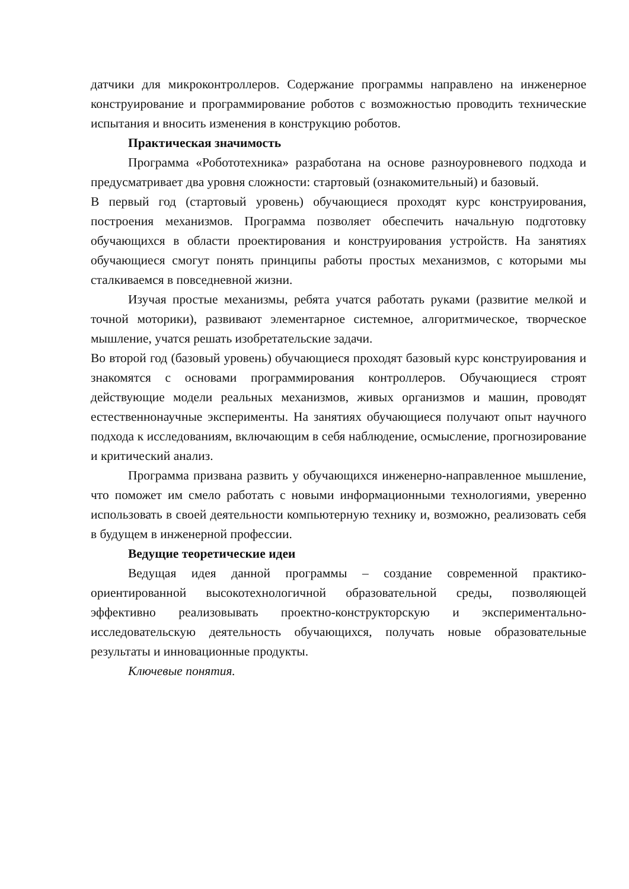датчики для микроконтроллеров. Содержание программы направлено на инженерное конструирование и программирование роботов с возможностью проводить технические испытания и вносить изменения в конструкцию роботов.
Практическая значимость
Программа «Робототехника» разработана на основе разноуровневого подхода и предусматривает два уровня сложности: стартовый (ознакомительный) и базовый.
В первый год (стартовый уровень) обучающиеся проходят курс конструирования, построения механизмов. Программа позволяет обеспечить начальную подготовку обучающихся в области проектирования и конструирования устройств. На занятиях обучающиеся смогут понять принципы работы простых механизмов, с которыми мы сталкиваемся в повседневной жизни.
Изучая простые механизмы, ребята учатся работать руками (развитие мелкой и точной моторики), развивают элементарное системное, алгоритмическое, творческое мышление, учатся решать изобретательские задачи.
Во второй год (базовый уровень) обучающиеся проходят базовый курс конструирования и знакомятся с основами программирования контроллеров. Обучающиеся строят действующие модели реальных механизмов, живых организмов и машин, проводят естественнонаучные эксперименты. На занятиях обучающиеся получают опыт научного подхода к исследованиям, включающим в себя наблюдение, осмысление, прогнозирование и критический анализ.
Программа призвана развить у обучающихся инженерно-направленное мышление, что поможет им смело работать с новыми информационными технологиями, уверенно использовать в своей деятельности компьютерную технику и, возможно, реализовать себя в будущем в инженерной профессии.
Ведущие теоретические идеи
Ведущая идея данной программы – создание современной практико-ориентированной высокотехнологичной образовательной среды, позволяющей эффективно реализовывать проектно-конструкторскую и экспериментально-исследовательскую деятельность обучающихся, получать новые образовательные результаты и инновационные продукты.
Ключевые понятия.